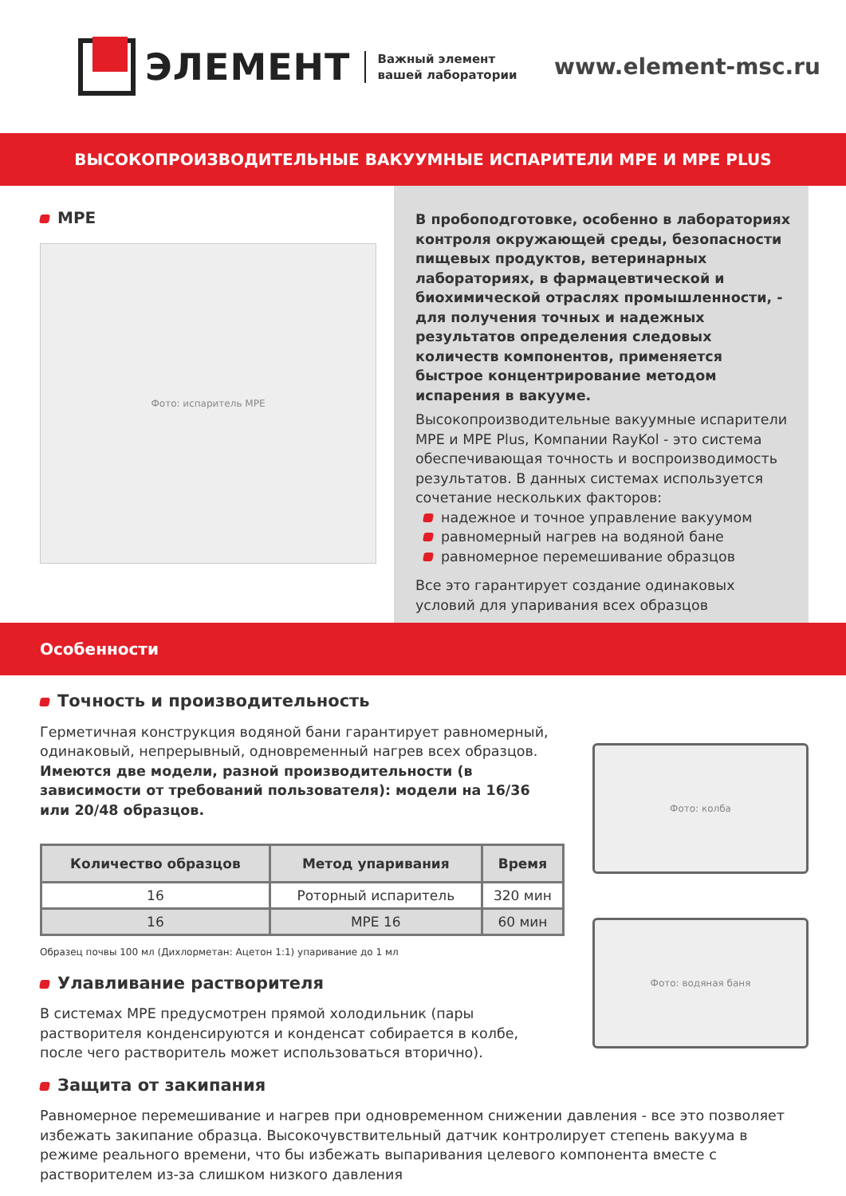ЭЛЕМЕНТ
Важный элемент
вашей лаборатории
www.element-msc.ru
ВЫСОКОПРОИЗВОДИТЕЛЬНЫЕ ВАКУУМНЫЕ ИСПАРИТЕЛИ MPE И MPE PLUS
MPE
Фото: испаритель MPE
В пробоподготовке, особенно в лабораториях контроля окружающей среды, безопасности пищевых продуктов, ветеринарных лабораториях, в фармацевтической и биохимической отраслях промышленности, - для получения точных и надежных результатов определения следовых количеств компонентов, применяется быстрое концентрирование методом испарения в вакууме.
Высокопроизводительные вакуумные испарители MPE и MPE Plus, Компании RayKol - это система обеспечивающая точность и воспроизводимость результатов. В данных системах используется сочетание нескольких факторов:
надежное и точное управление вакуумом
равномерный нагрев на водяной бане
равномерное перемешивание образцов
Все это гарантирует создание одинаковых условий для упаривания всех образцов
Особенности
Точность и производительность
Герметичная конструкция водяной бани гарантирует равномерный, одинаковый, непрерывный, одновременный нагрев всех образцов. Имеются две модели, разной производительности (в зависимости от требований пользователя): модели на 16/36 или 20/48 образцов.
| Количество образцов | Метод упаривания | Время |
| --- | --- | --- |
| 16 | Роторный испаритель | 320 мин |
| 16 | MPE 16 | 60 мин |
Образец почвы 100 мл (Дихлорметан: Ацетон 1:1) упаривание до 1 мл
Улавливание растворителя
В системах MPE предусмотрен прямой холодильник (пары растворителя конденсируются и конденсат собирается в колбе, после чего растворитель может использоваться вторично).
Фото: колба
Фото: водяная баня
Защита от закипания
Равномерное перемешивание и нагрев при одновременном снижении давления - все это позволяет избежать закипание образца. Высокочувствительный датчик контролирует степень вакуума в режиме реального времени, что бы избежать выпаривания целевого компонента вместе с растворителем из-за слишком низкого давления